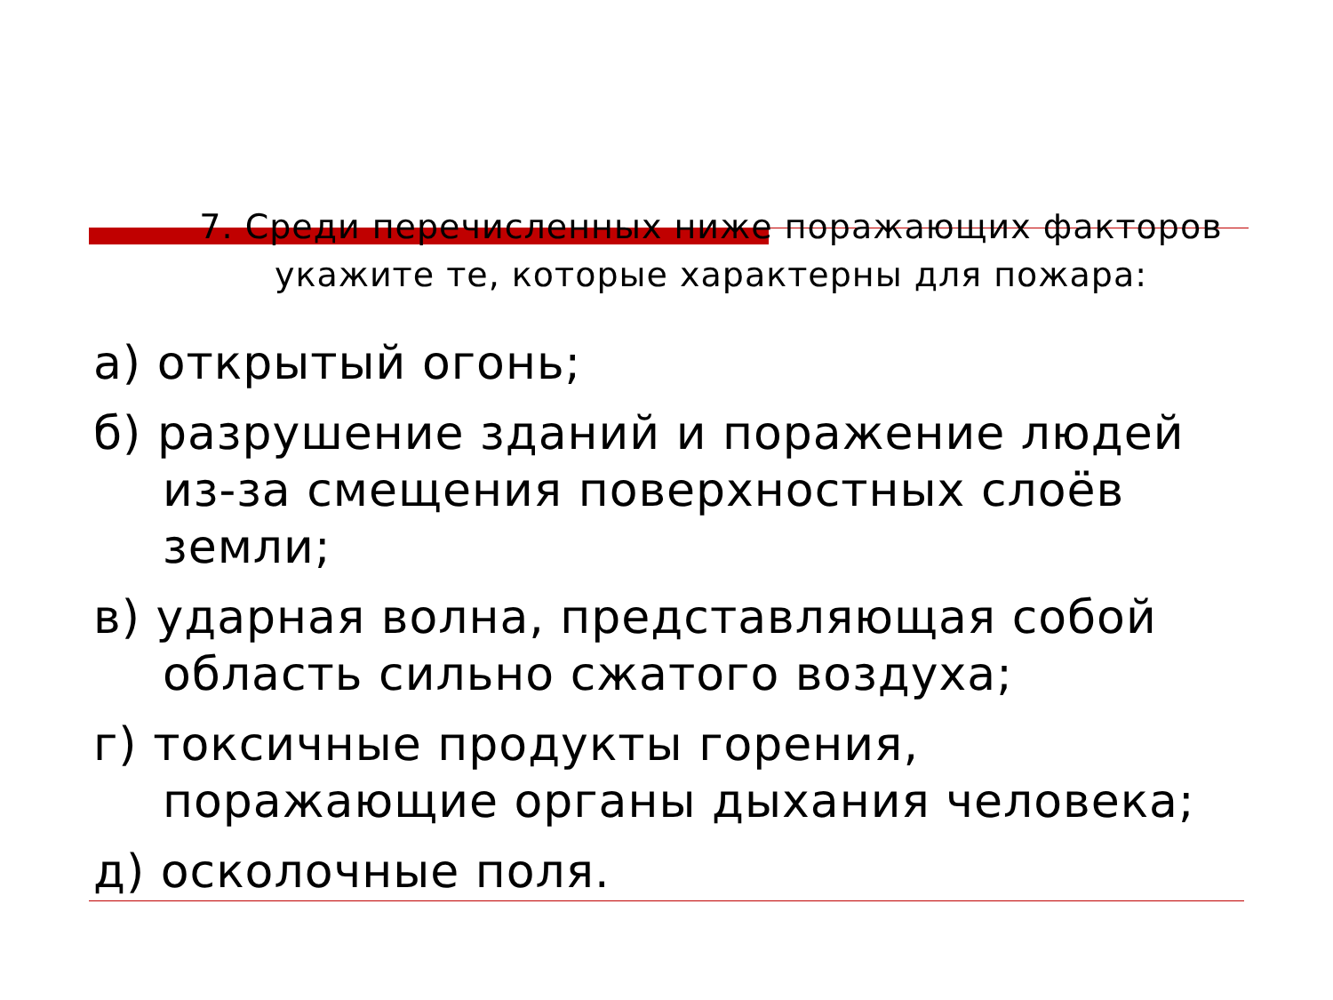7. Среди перечисленных ниже поражающих факторов укажите те, которые характерны для пожара:
а) открытый огонь;
б) разрушение зданий и поражение людей из-за смещения поверхностных слоёв земли;
в) ударная волна, представляющая собой область сильно сжатого воздуха;
г) токсичные продукты горения, поражающие органы дыхания человека;
д) осколочные поля.